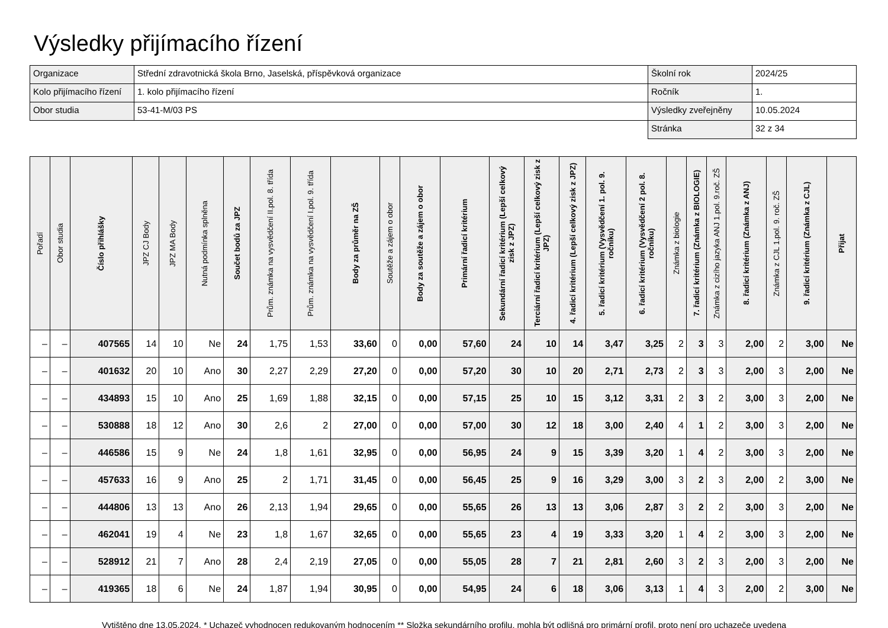Výsledky přijímacího řízení
| Organizace | Střední zdravotnická škola Brno, Jaselská, příspěvková organizace | Školní rok | 2024/25 |
| Kolo přijímacího řízení | 1. kolo přijímacího řízení | Ročník | 1. |
| Obor studia | 53-41-M/03 PS | Výsledky zveřejněny | 10.05.2024 |
| | | Stránka | 32 z 34 |
| Pořadí | Obor studia | Číslo přihlášky | JPZ CJ Body | JPZ MA Body | Nutná podmínka splněna | Součet bodů za JPZ | Prům. známka na vysvědčení II.pol. 8. třída | Prům. známka na vysvědčení I.pol. 9. třída | Body za průměr na ZŠ | Soutěže a zájem o obor | Body za soutěže a zájem o obor | Primární řadicí kritérium | Sekundární řadicí kritérium (Lepší celkový zisk z JPZ) | Terciární řadicí kritérium (Lepší celkový zisk z JPZ) | 4. řadicí kritérium (Lepší celkový zisk z JPZ) | 5. řadicí kritérium (Vysvědčení 1. pol. 9. ročníku) | 6. řadicí kritérium (Vysvědčení 2 pol. 8. ročníku) | Známka z biologie | 7. řadicí kritérium (Známka z BIOLOGIE) | Známka z cizího jazyka ANJ 1.pol. 9.roč. ZŠ | 8. řadicí kritérium (Známka z ANJ) | Známka z CJL 1.pol. 9. roč. ZŠ | 9. řadicí kritérium (Známka z CJL) | Přijat |
| --- | --- | --- | --- | --- | --- | --- | --- | --- | --- | --- | --- | --- | --- | --- | --- | --- | --- | --- | --- | --- | --- | --- | --- | --- |
| – | – | 407565 | 14 | 10 | Ne | 24 | 1,75 | 1,53 | 33,60 | 0 | 0,00 | 57,60 | 24 | 10 | 14 | 3,47 | 3,25 | 2 | 3 | 3 | 2,00 | 2 | 3,00 | Ne |
| – | – | 401632 | 20 | 10 | Ano | 30 | 2,27 | 2,29 | 27,20 | 0 | 0,00 | 57,20 | 30 | 10 | 20 | 2,71 | 2,73 | 2 | 3 | 3 | 2,00 | 3 | 2,00 | Ne |
| – | – | 434893 | 15 | 10 | Ano | 25 | 1,69 | 1,88 | 32,15 | 0 | 0,00 | 57,15 | 25 | 10 | 15 | 3,12 | 3,31 | 2 | 3 | 2 | 3,00 | 3 | 2,00 | Ne |
| – | – | 530888 | 18 | 12 | Ano | 30 | 2,6 | 2 | 27,00 | 0 | 0,00 | 57,00 | 30 | 12 | 18 | 3,00 | 2,40 | 4 | 1 | 2 | 3,00 | 3 | 2,00 | Ne |
| – | – | 446586 | 15 | 9 | Ne | 24 | 1,8 | 1,61 | 32,95 | 0 | 0,00 | 56,95 | 24 | 9 | 15 | 3,39 | 3,20 | 1 | 4 | 2 | 3,00 | 3 | 2,00 | Ne |
| – | – | 457633 | 16 | 9 | Ano | 25 | 2 | 1,71 | 31,45 | 0 | 0,00 | 56,45 | 25 | 9 | 16 | 3,29 | 3,00 | 3 | 2 | 3 | 2,00 | 2 | 3,00 | Ne |
| – | – | 444806 | 13 | 13 | Ano | 26 | 2,13 | 1,94 | 29,65 | 0 | 0,00 | 55,65 | 26 | 13 | 13 | 3,06 | 2,87 | 3 | 2 | 2 | 3,00 | 3 | 2,00 | Ne |
| – | – | 462041 | 19 | 4 | Ne | 23 | 1,8 | 1,67 | 32,65 | 0 | 0,00 | 55,65 | 23 | 4 | 19 | 3,33 | 3,20 | 1 | 4 | 2 | 3,00 | 3 | 2,00 | Ne |
| – | – | 528912 | 21 | 7 | Ano | 28 | 2,4 | 2,19 | 27,05 | 0 | 0,00 | 55,05 | 28 | 7 | 21 | 2,81 | 2,60 | 3 | 2 | 3 | 2,00 | 3 | 2,00 | Ne |
| – | – | 419365 | 18 | 6 | Ne | 24 | 1,87 | 1,94 | 30,95 | 0 | 0,00 | 54,95 | 24 | 6 | 18 | 3,06 | 3,13 | 1 | 4 | 3 | 2,00 | 2 | 3,00 | Ne |
Vytištěno dne 13.05.2024. * Uchazeč vyhodnocen redukovaným hodnocením ** Složka sekundárního profilu, mohla být odlišná pro primární profil, proto není pro uchazeče uvedena